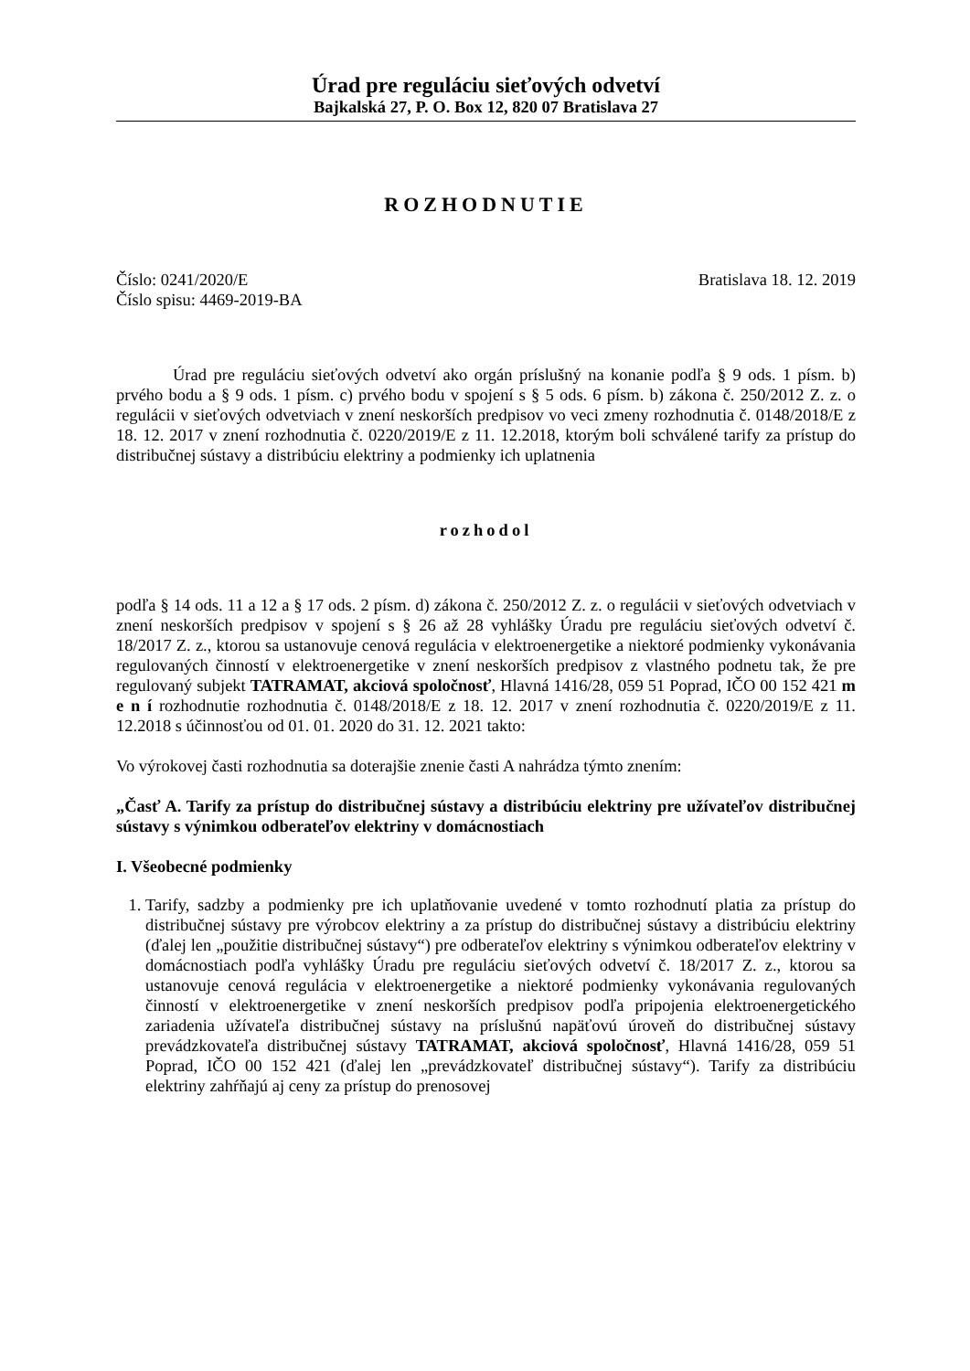Úrad pre reguláciu sieťových odvetví
Bajkalská 27, P. O. Box 12, 820 07 Bratislava 27
ROZHODNUTIE
Číslo: 0241/2020/E
Číslo spisu: 4469-2019-BA
Bratislava 18. 12. 2019
Úrad pre reguláciu sieťových odvetví ako orgán príslušný na konanie podľa § 9 ods. 1 písm. b) prvého bodu a § 9 ods. 1 písm. c) prvého bodu v spojení s § 5 ods. 6 písm. b) zákona č. 250/2012 Z. z. o regulácii v sieťových odvetviach v znení neskorších predpisov vo veci zmeny rozhodnutia č. 0148/2018/E z 18. 12. 2017 v znení rozhodnutia č. 0220/2019/E z 11. 12.2018, ktorým boli schválené tarify za prístup do distribučnej sústavy a distribúciu elektriny a podmienky ich uplatnenia
rozhodol
podľa § 14 ods. 11 a 12 a § 17 ods. 2 písm. d) zákona č. 250/2012 Z. z. o regulácii v sieťových odvetviach v znení neskorších predpisov v spojení s § 26 až 28 vyhlášky Úradu pre reguláciu sieťových odvetví č. 18/2017 Z. z., ktorou sa ustanovuje cenová regulácia v elektroenergetike a niektoré podmienky vykonávania regulovaných činností v elektroenergetike v znení neskorších predpisov z vlastného podnetu tak, že pre regulovaný subjekt TATRAMAT, akciová spoločnosť, Hlavná 1416/28, 059 51 Poprad, IČO 00 152 421 m e n í rozhodnutie rozhodnutia č. 0148/2018/E z 18. 12. 2017 v znení rozhodnutia č. 0220/2019/E z 11. 12.2018 s účinnosťou od 01. 01. 2020 do 31. 12. 2021 takto:
Vo výrokovej časti rozhodnutia sa doterajšie znenie časti A nahrádza týmto znením:
„Časť A. Tarify za prístup do distribučnej sústavy a distribúciu elektriny pre užívateľov distribučnej sústavy s výnimkou odberateľov elektriny v domácnostiach
I. Všeobecné podmienky
1. Tarify, sadzby a podmienky pre ich uplatňovanie uvedené v tomto rozhodnutí platia za prístup do distribučnej sústavy pre výrobcov elektriny a za prístup do distribučnej sústavy a distribúciu elektriny (ďalej len „použitie distribučnej sústavy“) pre odberateľov elektriny s výnimkou odberateľov elektriny v domácnostiach podľa vyhlášky Úradu pre reguláciu sieťových odvetví č. 18/2017 Z. z., ktorou sa ustanovuje cenová regulácia v elektroenergetike a niektoré podmienky vykonávania regulovaných činností v elektroenergetike v znení neskorších predpisov podľa pripojenia elektroenergetického zariadenia užívateľa distribučnej sústavy na príslušnú napäťovú úroveň do distribučnej sústavy prevádzkovateľa distribučnej sústavy TATRAMAT, akciová spoločnosť, Hlavná 1416/28, 059 51 Poprad, IČO 00 152 421 (ďalej len „prevádzkovateľ distribučnej sústavy“). Tarify za distribúciu elektriny zahŕňajú aj ceny za prístup do prenosovej